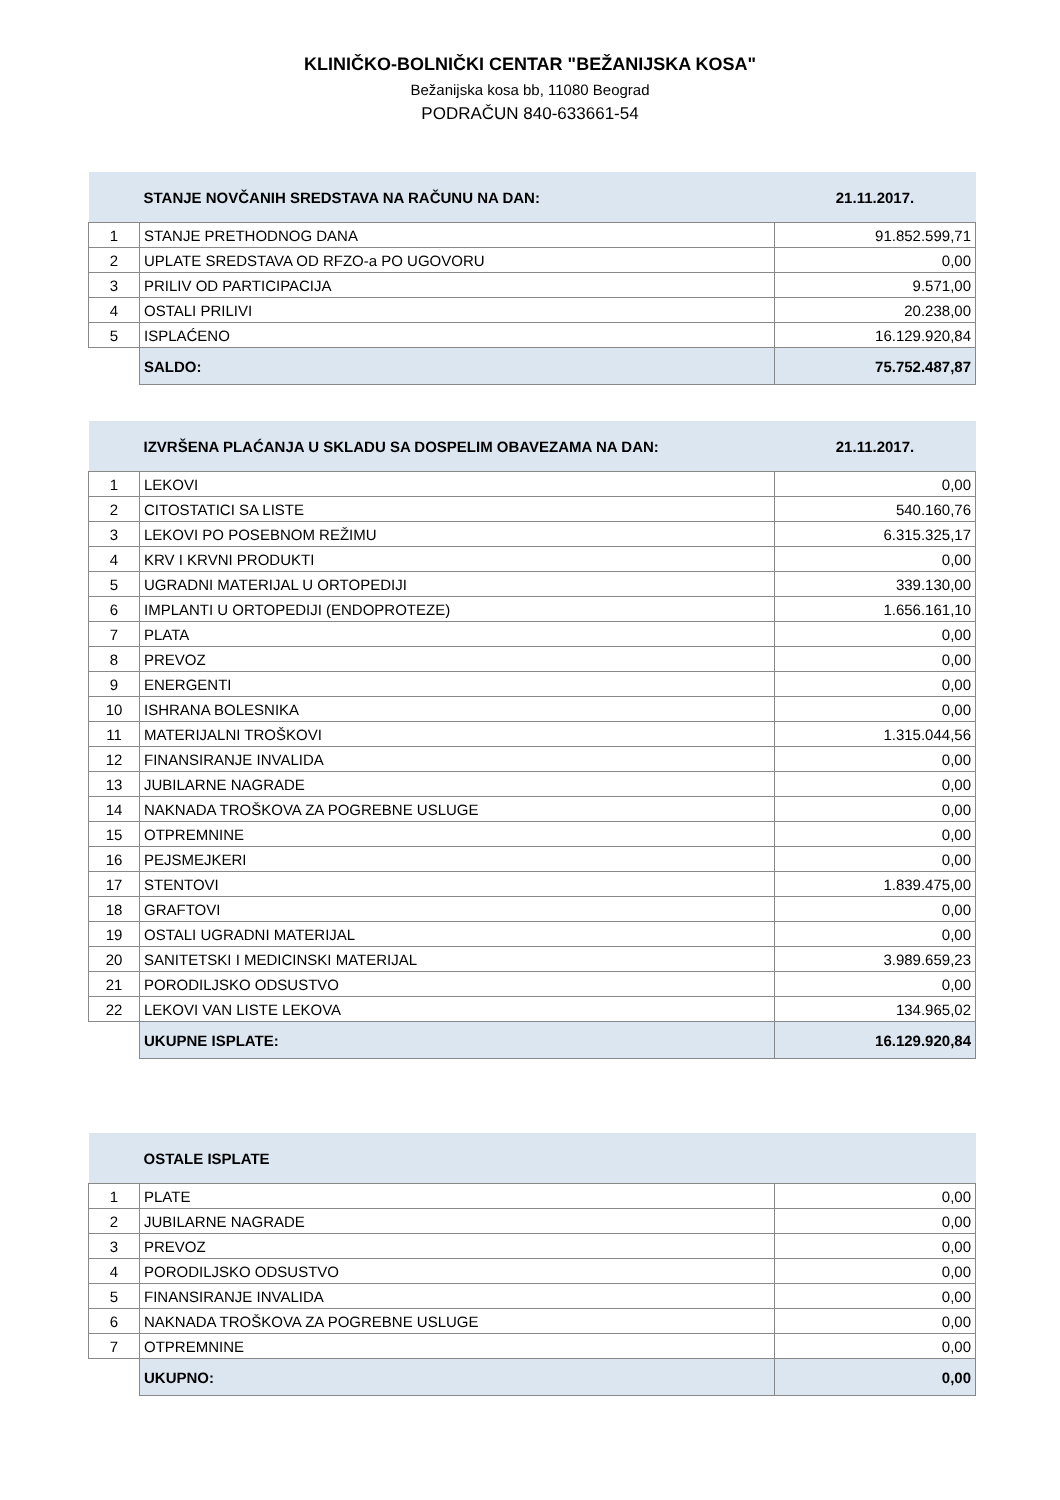KLINIČKO-BOLNIČKI CENTAR "BEŽANIJSKA KOSA"
Bežanijska kosa bb, 11080 Beograd
PODRAČUN 840-633661-54
| | STANJE NOVČANIH SREDSTAVA NA RAČUNU NA DAN: | 21.11.2017. |
| 1 | STANJE PRETHODNOG DANA | 91.852.599,71 |
| 2 | UPLATE SREDSTAVA OD RFZO-a PO UGOVORU | 0,00 |
| 3 | PRILIV OD PARTICIPACIJA | 9.571,00 |
| 4 | OSTALI PRILIVI | 20.238,00 |
| 5 | ISPLAĆENO | 16.129.920,84 |
| | SALDO: | 75.752.487,87 |
| | IZVRŠENA PLAĆANJA U SKLADU SA DOSPELIM OBAVEZAMA NA DAN: | 21.11.2017. |
| 1 | LEKOVI | 0,00 |
| 2 | CITOSTATICI SA LISTE | 540.160,76 |
| 3 | LEKOVI PO POSEBNOM REŽIMU | 6.315.325,17 |
| 4 | KRV I KRVNI PRODUKTI | 0,00 |
| 5 | UGRADNI MATERIJAL U ORTOPEDIJI | 339.130,00 |
| 6 | IMPLANTI U ORTOPEDIJI (ENDOPROTEZE) | 1.656.161,10 |
| 7 | PLATA | 0,00 |
| 8 | PREVOZ | 0,00 |
| 9 | ENERGENTI | 0,00 |
| 10 | ISHRANA BOLESNIKA | 0,00 |
| 11 | MATERIJALNI TROŠKOVI | 1.315.044,56 |
| 12 | FINANSIRANJE INVALIDA | 0,00 |
| 13 | JUBILARNE NAGRADE | 0,00 |
| 14 | NAKNADA TROŠKOVA ZA POGREBNE USLUGE | 0,00 |
| 15 | OTPREMNINE | 0,00 |
| 16 | PEJSMEJKERI | 0,00 |
| 17 | STENTOVI | 1.839.475,00 |
| 18 | GRAFTOVI | 0,00 |
| 19 | OSTALI UGRADNI MATERIJAL | 0,00 |
| 20 | SANITETSKI I MEDICINSKI MATERIJAL | 3.989.659,23 |
| 21 | PORODILJSKO ODSUSTVO | 0,00 |
| 22 | LEKOVI VAN LISTE LEKOVA | 134.965,02 |
| | UKUPNE ISPLATE: | 16.129.920,84 |
| | OSTALE ISPLATE | |
| 1 | PLATE | 0,00 |
| 2 | JUBILARNE NAGRADE | 0,00 |
| 3 | PREVOZ | 0,00 |
| 4 | PORODILJSKO ODSUSTVO | 0,00 |
| 5 | FINANSIRANJE INVALIDA | 0,00 |
| 6 | NAKNADA TROŠKOVA ZA POGREBNE USLUGE | 0,00 |
| 7 | OTPREMNINE | 0,00 |
| | UKUPNO: | 0,00 |